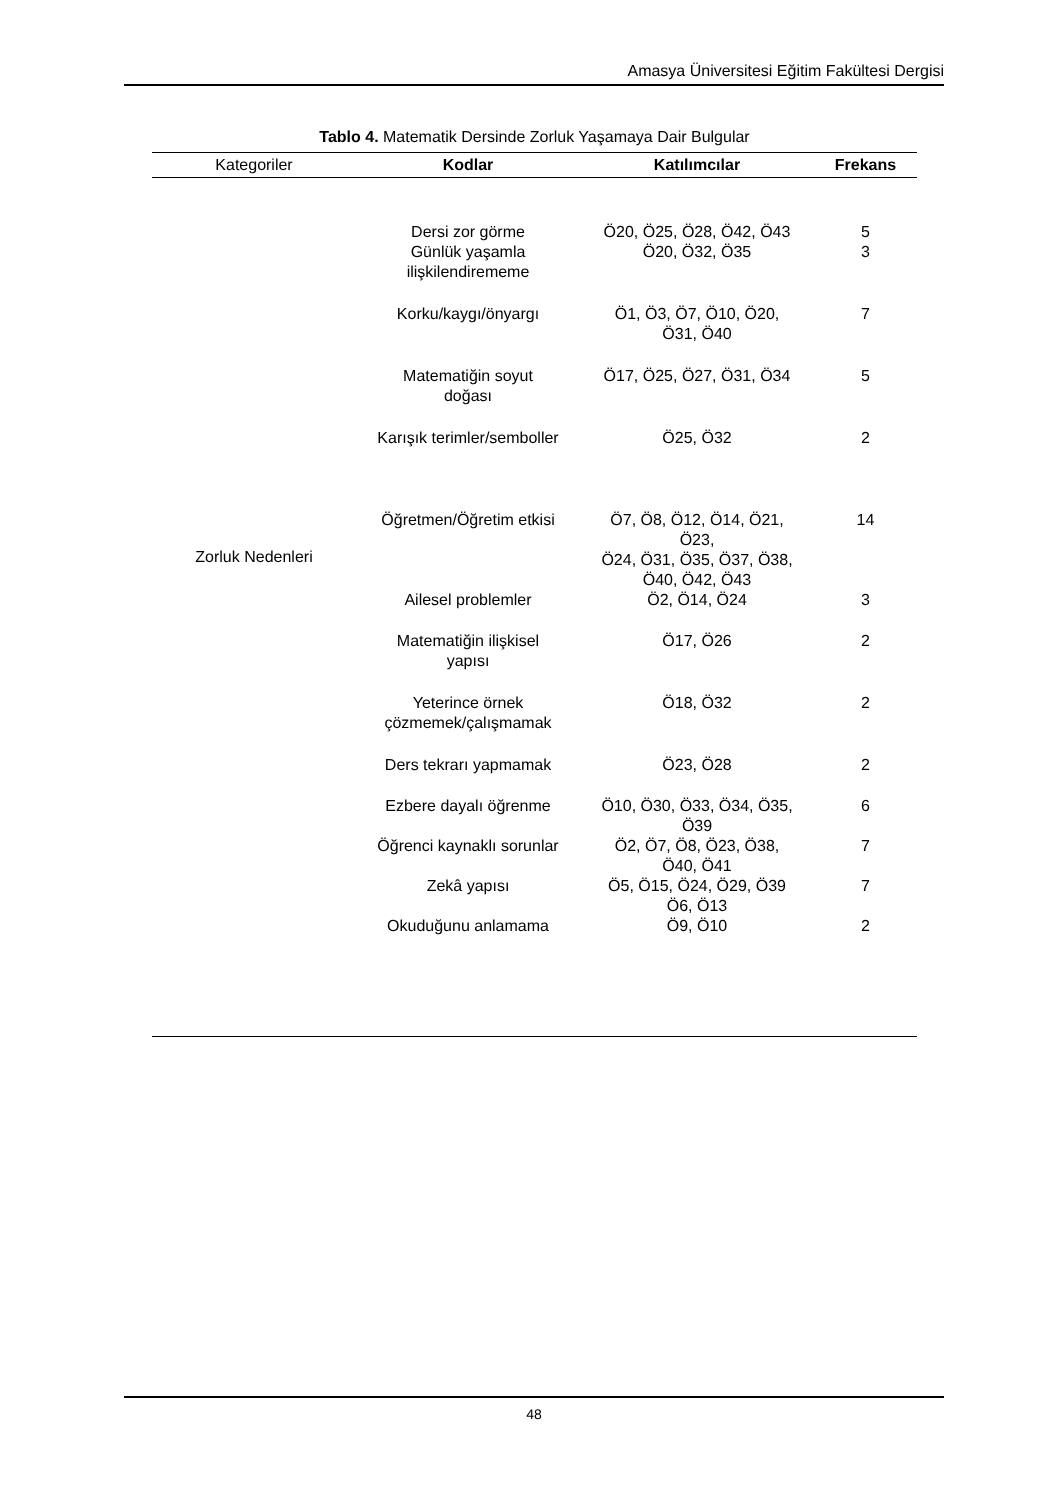Amasya Üniversitesi Eğitim Fakültesi Dergisi
Tablo 4. Matematik Dersinde Zorluk Yaşamaya Dair Bulgular
| Kategoriler | Kodlar | Katılımcılar | Frekans |
| --- | --- | --- | --- |
| Zorluk Nedenleri | Dersi zor görme | Ö20, Ö25, Ö28, Ö42, Ö43 | 5 |
| | Günlük yaşamla ilişkilendirememe | Ö20, Ö32, Ö35 | 3 |
| | Korku/kaygı/önyargı | Ö1, Ö3, Ö7, Ö10, Ö20, Ö31, Ö40 | 7 |
| | Matematiğin soyut doğası | Ö17, Ö25, Ö27, Ö31, Ö34 | 5 |
| | Karışık terimler/semboller | Ö25, Ö32 | 2 |
| | Öğretmen/Öğretim etkisi | Ö7, Ö8, Ö12, Ö14, Ö21, Ö23, Ö24, Ö31, Ö35, Ö37, Ö38, Ö40, Ö42, Ö43 | 14 |
| | Ailesel problemler | Ö2, Ö14, Ö24 | 3 |
| | Matematiğin ilişkisel yapısı | Ö17, Ö26 | 2 |
| | Yeterince örnek çözmemek/çalışmamak | Ö18, Ö32 | 2 |
| | Ders tekrarı yapmamak | Ö23, Ö28 | 2 |
| | Ezbere dayalı öğrenme | Ö10, Ö30, Ö33, Ö34, Ö35, Ö39 | 6 |
| | Öğrenci kaynaklı sorunlar | Ö2, Ö7, Ö8, Ö23, Ö38, Ö40, Ö41 | 7 |
| | Zekâ yapısı | Ö5, Ö15, Ö24, Ö29, Ö39 Ö6, Ö13 | 7 |
| | Okuduğunu anlamama | Ö9, Ö10 | 2 |
48